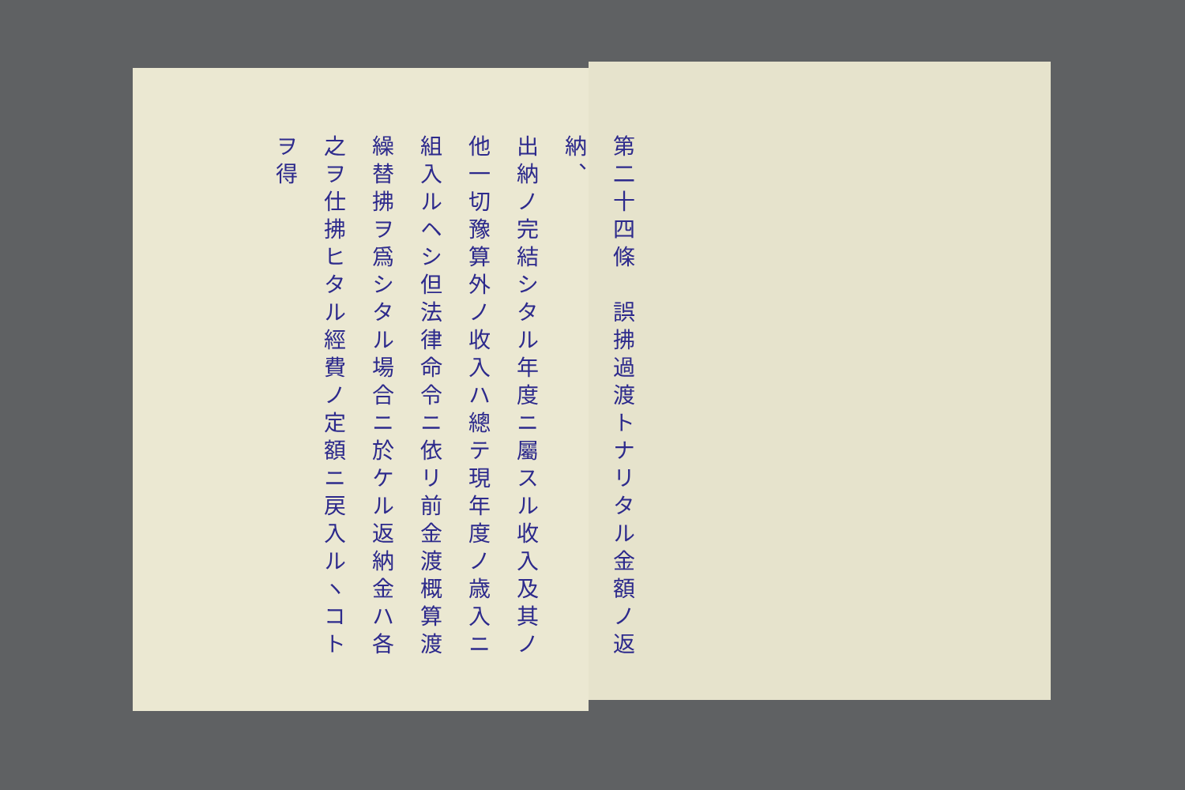第二十四條　誤拂過渡トナリタル金額ノ返納、
出納ノ完結シタル年度ニ屬スル收入及其ノ
他一切豫算外ノ收入ハ總テ現年度ノ歳入ニ
組入ルヘシ但法律命令ニ依リ前金渡概算渡
繰替拂ヲ爲シタル場合ニ於ケル返納金ハ各
之ヲ仕拂ヒタル經費ノ定額ニ戻入ルヽコト
ヲ得